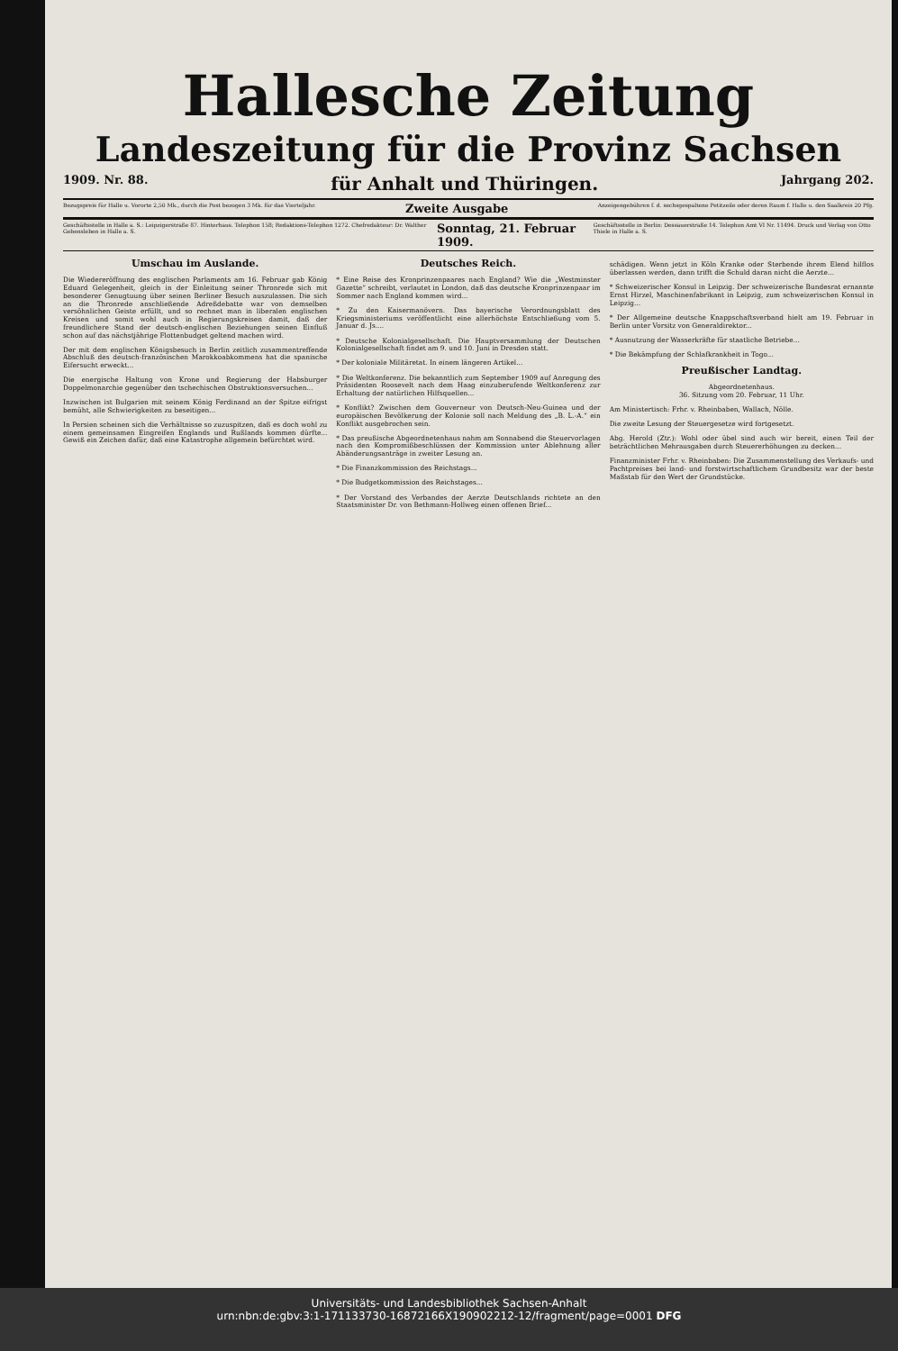Hallesche Zeitung
Landeszeitung für die Provinz Sachsen
1909. Nr. 88. für Anhalt und Thüringen. Jahrgang 202.
Bezugspreis für Halle u. Vororte 2,50 Mk., durch die Post bezogen 3 Mk. für das Vierteljahr. Zweite Ausgabe Anzeigengebühren f. d. sechsgespaltene Petitzeile oder deren Raum f. Halle u. den Saalkreis 20 Pfg.
Geschäftsstelle in Halle a. S.: Leipzigerstraße 87. Hinterhaus. Telephon 158; Redaktions-Telephon 1272. Chefredakteur: Dr. Walther Gebensleben in Halle a. S. Sonntag, 21. Februar 1909. Geschäftsstelle in Berlin: Dessauerstraße 14. Telephon Amt VI Nr. 11494. Druck und Verlag von Otto Thiele in Halle a. S.
Umschau im Auslande.
Die Wiedereröffnung des englischen Parlaments am 16. Februar gab König Eduard Gelegenheit, gleich in der Einleitung seiner Thronrede sich mit besonderer Genugtuung über seinen Berliner Besuch auszulassen. Die sich an die Thronrede anschließende Adreßdebatte war von demselben versöhnlichen Geiste erfüllt, und so rechnet man in liberalen englischen Kreisen und somit wohl auch in Regierungskreisen damit, daß der freundlichere Stand der deutsch-englischen Beziehungen seinen Einfluß schon auf das nächstjährige Flottenbudget geltend machen wird.
Der mit dem englischen Königsbesuch in Berlin zeitlich zusammentreffende Abschluß des deutsch-französischen Marokkoabkommens hat die spanische Eifersucht erweckt...
Die energische Haltung von Krone und Regierung der Habsburger Doppelmonarchie gegenüber den tschechischen Obstruktionsversuchen...
Inzwischen ist Bulgarien mit seinem König Ferdinand an der Spitze eifrigst bemüht, alle Schwierigkeiten zu beseitigen...
In Persien scheinen sich die Verhältnisse so zuzuspitzen, daß es doch wohl zu einem gemeinsamen Eingreifen Englands und Rußlands kommen dürfte... Gewiß ein Zeichen dafür, daß eine Katastrophe allgemein befürchtet wird.
Deutsches Reich.
* Eine Reise des Kronprinzenpaares nach England? Wie die „Westminster Gazette“ schreibt, verlautet in London, daß das deutsche Kronprinzenpaar im Sommer nach England kommen wird...
* Zu den Kaisermanövern. Das bayerische Verordnungsblatt des Kriegsministeriums veröffentlicht eine allerhöchste Entschließung vom 5. Januar d. Js....
* Deutsche Kolonialgesellschaft. Die Hauptversammlung der Deutschen Kolonialgesellschaft findet am 9. und 10. Juni in Dresden statt.
* Der koloniale Militäretat. In einem längeren Artikel...
* Die Weltkonferenz. Die bekanntlich zum September 1909 auf Anregung des Präsidenten Roosevelt nach dem Haag einzuberufende Weltkonferenz zur Erhaltung der natürlichen Hilfsquellen...
* Konflikt? Zwischen dem Gouverneur von Deutsch-Neu-Guinea und der europäischen Bevölkerung der Kolonie soll nach Meldung des „B. L.-A.“ ein Konflikt ausgebrochen sein.
* Das preußische Abgeordnetenhaus nahm am Sonnabend die Steuervorlagen nach den Kompromißbeschlüssen der Kommission unter Ablehnung aller Abänderungsanträge in zweiter Lesung an.
* Die Finanzkommission des Reichstags...
* Die Budgetkommission des Reichstages...
* Der Vorstand des Verbandes der Aerzte Deutschlands richtete an den Staatsminister Dr. von Bethmann-Hollweg einen offenen Brief...
schädigen. Wenn jetzt in Köln Kranke oder Sterbende ihrem Elend hilflos überlassen werden, dann trifft die Schuld daran nicht die Aerzte...
* Schweizerischer Konsul in Leipzig. Der schweizerische Bundesrat ernannte Ernst Hirzel, Maschinenfabrikant in Leipzig, zum schweizerischen Konsul in Leipzig...
* Der Allgemeine deutsche Knappschaftsverband hielt am 19. Februar in Berlin unter Vorsitz von Generaldirektor...
* Ausnutzung der Wasserkräfte für staatliche Betriebe...
* Die Bekämpfung der Schlafkrankheit in Togo...
Preußischer Landtag.
Abgeordnetenhaus.
36. Sitzung vom 20. Februar, 11 Uhr.
Am Ministertisch: Frhr. v. Rheinbaben, Wallach, Nölle.
Die zweite Lesung der Steuergesetze wird fortgesetzt.
Abg. Herold (Ztr.): Wohl oder übel sind auch wir bereit, einen Teil der beträchtlichen Mehrausgaben durch Steuererhöhungen zu decken...
Finanzminister Frhr. v. Rheinbaben: Die Zusammenstellung des Verkaufs- und Pachtpreises bei land- und forstwirtschaftlichem Grundbesitz war der beste Maßstab für den Wert der Grundstücke.
Universitäts- und Landesbibliothek Sachsen-Anhalt
urn:nbn:de:gbv:3:1-171133730-16872166X190902212-12/fragment/page=0001 DFG